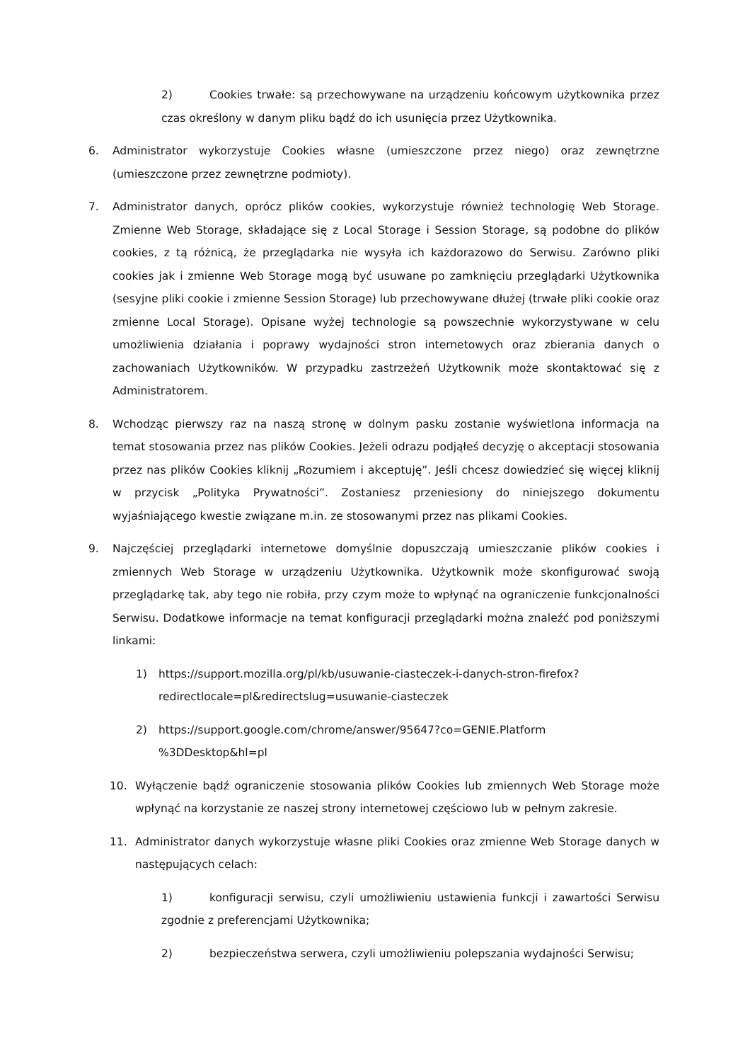2) Cookies trwałe: są przechowywane na urządzeniu końcowym użytkownika przez czas określony w danym pliku bądź do ich usunięcia przez Użytkownika.
6. Administrator wykorzystuje Cookies własne (umieszczone przez niego) oraz zewnętrzne (umieszczone przez zewnętrzne podmioty).
7. Administrator danych, oprócz plików cookies, wykorzystuje również technologię Web Storage. Zmienne Web Storage, składające się z Local Storage i Session Storage, są podobne do plików cookies, z tą różnicą, że przeglądarka nie wysyła ich każdorazowo do Serwisu. Zarówno pliki cookies jak i zmienne Web Storage mogą być usuwane po zamknięciu przeglądarki Użytkownika (sesyjne pliki cookie i zmienne Session Storage) lub przechowywane dłużej (trwałe pliki cookie oraz zmienne Local Storage). Opisane wyżej technologie są powszechnie wykorzystywane w celu umożliwienia działania i poprawy wydajności stron internetowych oraz zbierania danych o zachowaniach Użytkowników. W przypadku zastrzeżeń Użytkownik może skontaktować się z Administratorem.
8. Wchodząc pierwszy raz na naszą stronę w dolnym pasku zostanie wyświetlona informacja na temat stosowania przez nas plików Cookies. Jeżeli odrazu podjąłeś decyzję o akceptacji stosowania przez nas plików Cookies kliknij „Rozumiem i akceptuję”. Jeśli chcesz dowiedzieć się więcej kliknij w przycisk „Polityka Prywatności”. Zostaniesz przeniesiony do niniejszego dokumentu wyjaśniającego kwestie związane m.in. ze stosowanymi przez nas plikami Cookies.
9. Najczęściej przeglądarki internetowe domyślnie dopuszczają umieszczanie plików cookies i zmiennych Web Storage w urządzeniu Użytkownika. Użytkownik może skonfigurować swoją przeglądarkę tak, aby tego nie robiła, przy czym może to wpłynąć na ograniczenie funkcjonalności Serwisu. Dodatkowe informacje na temat konfiguracji przeglądarki można znaleźć pod poniższymi linkami:
1) https://support.mozilla.org/pl/kb/usuwanie-ciasteczek-i-danych-stron-firefox?
redirectlocale=pl&redirectslug=usuwanie-ciasteczek
2) https://support.google.com/chrome/answer/95647?co=GENIE.Platform
%3DDesktop&hl=pl
10. Wyłączenie bądź ograniczenie stosowania plików Cookies lub zmiennych Web Storage może wpłynąć na korzystanie ze naszej strony internetowej częściowo lub w pełnym zakresie.
11. Administrator danych wykorzystuje własne pliki Cookies oraz zmienne Web Storage danych w następujących celach:
1) konfiguracji serwisu, czyli umożliwieniu ustawienia funkcji i zawartości Serwisu zgodnie z preferencjami Użytkownika;
2) bezpieczeństwa serwera, czyli umożliwieniu polepszania wydajności Serwisu;